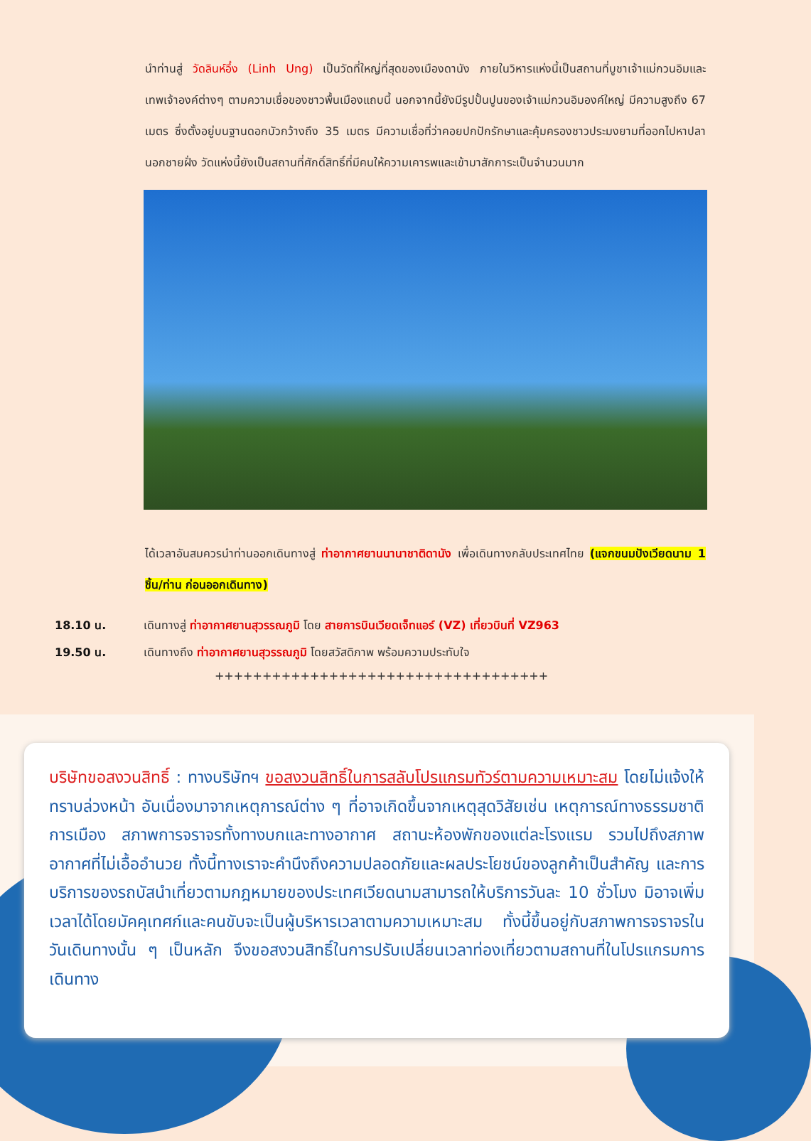นำท่านสู่ วัดลินห์อึ๋ง (Linh Ung) เป็นวัดที่ใหญ่ที่สุดของเมืองดานัง ภายในวิหารแห่งนี้เป็นสถานที่บูชาเจ้าแม่กวนอิมและเทพเจ้าองค์ต่างๆ ตามความเชื่อของชาวพื้นเมืองแถบนี้ นอกจากนี้ยังมีรูปปั้นปูนของเจ้าแม่กวนอิมองค์ใหญ่ มีความสูงถึง 67 เมตร ซึ่งตั้งอยู่บนฐานดอกบัวกว้างถึง 35 เมตร มีความเชื่อที่ว่าคอยปกปักรักษาและคุ้มครองชาวประมงยามที่ออกไปหาปลานอกชายฝั่ง วัดแห่งนี้ยังเป็นสถานที่ศักดิ์สิทธิ์ที่มีคนให้ความเคารพและเข้ามาสักการะเป็นจำนวนมาก
ได้เวลาอันสมควรนำท่านออกเดินทางสู่ ท่าอากาศยานนานาชาติดานัง เพื่อเดินทางกลับประเทศไทย (แจกขนมปังเวียดนาม 1 ชิ้น/ท่าน ก่อนออกเดินทาง)
18.10 น. เดินทางสู่ ท่าอากาศยานสุวรรณภูมิ โดย สายการบินเวียดเจ็ทแอร์ (VZ) เที่ยวบินที่ VZ963
19.50 น. เดินทางถึง ท่าอากาศยานสุวรรณภูมิ โดยสวัสดิภาพ พร้อมความประทับใจ
+++++++++++++++++++++++++++++++++++
บริษัทขอสงวนสิทธิ์ : ทางบริษัทฯ ขอสงวนสิทธิ์ในการสลับโปรแกรมทัวร์ตามความเหมาะสม โดยไม่แจ้งให้ทราบล่วงหน้า อันเนื่องมาจากเหตุการณ์ต่าง ๆ ที่อาจเกิดขึ้นจากเหตุสุดวิสัยเช่น เหตุการณ์ทางธรรมชาติ การเมือง สภาพการจราจรทั้งทางบกและทางอากาศ สถานะห้องพักของแต่ละโรงแรม รวมไปถึงสภาพอากาศที่ไม่เอื้ออำนวย ทั้งนี้ทางเราจะคำนึงถึงความปลอดภัยและผลประโยชน์ของลูกค้าเป็นสำคัญ และการบริการของรถบัสนำเที่ยวตามกฎหมายของประเทศเวียดนามสามารถให้บริการวันละ 10 ชั่วโมง มิอาจเพิ่มเวลาได้โดยมัคคุเทศก์และคนขับจะเป็นผู้บริหารเวลาตามความเหมาะสม ทั้งนี้ขึ้นอยู่กับสภาพการจราจรในวันเดินทางนั้น ๆ เป็นหลัก จึงขอสงวนสิทธิ์ในการปรับเปลี่ยนเวลาท่องเที่ยวตามสถานที่ในโปรแกรมการเดินทาง